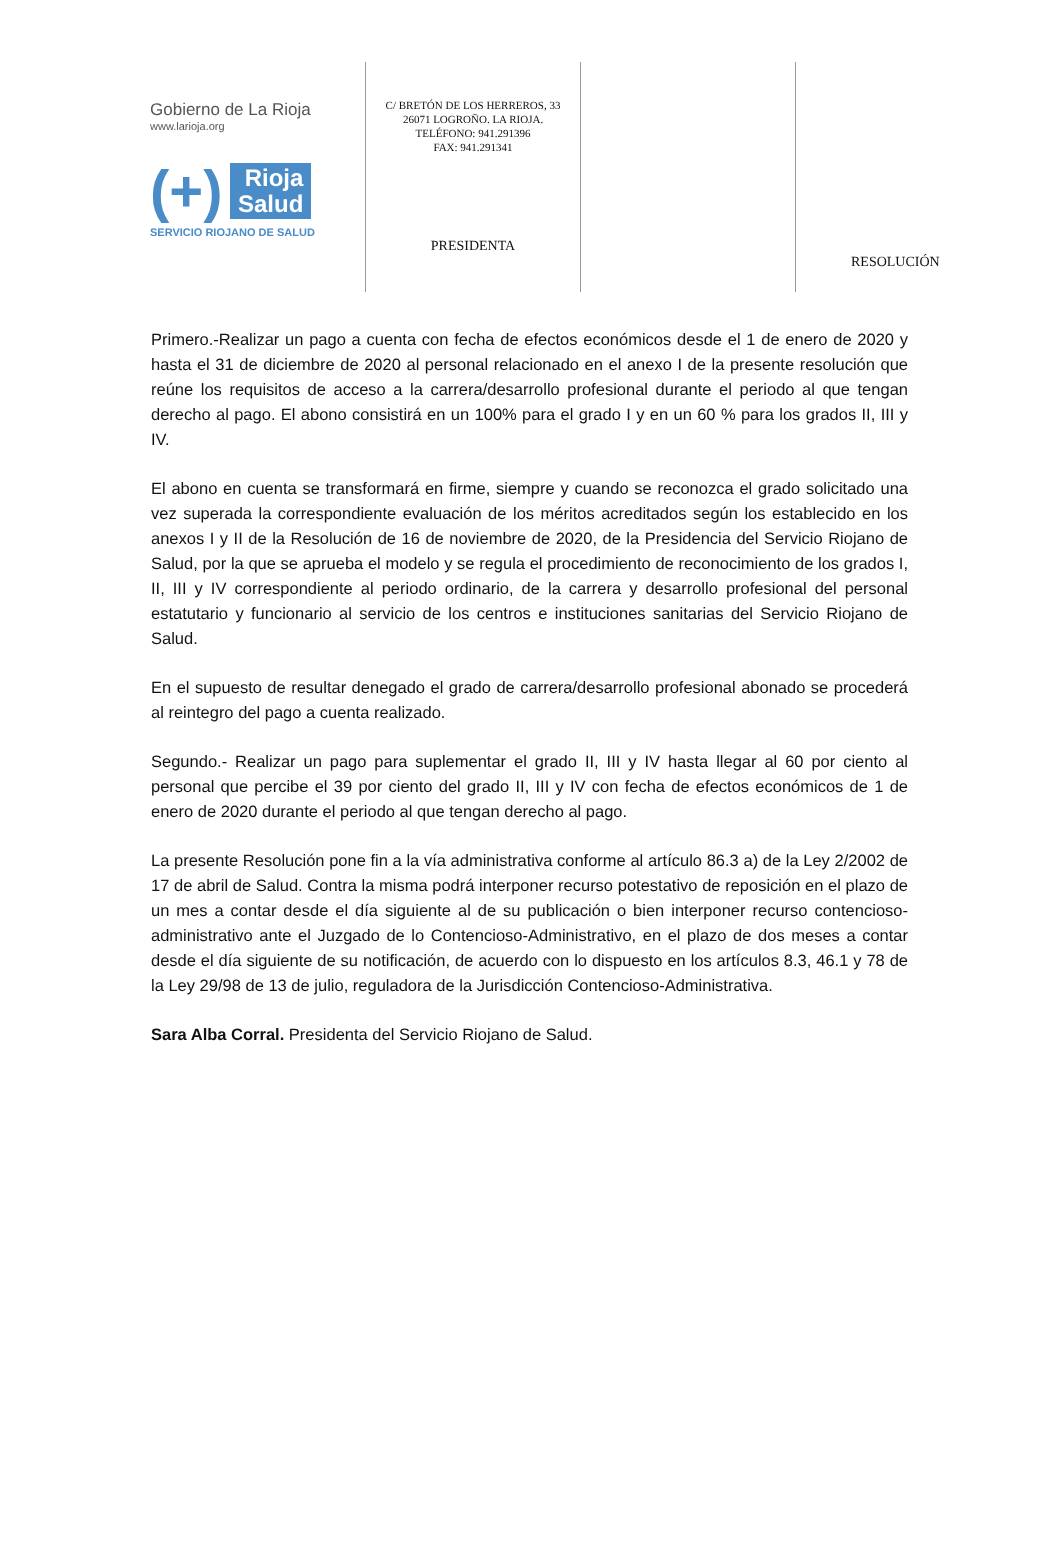Gobierno de La Rioja
www.larioja.org
(+)
Rioja
Salud
SERVICIO RIOJANO DE SALUD
C/ BRETÓN DE LOS HERREROS, 33
26071 LOGROÑO. LA RIOJA.
TELÉFONO: 941.291396
FAX: 941.291341
PRESIDENTA
RESOLUCIÓN
Primero.-Realizar un pago a cuenta con fecha de efectos económicos desde el 1 de enero de 2020 y hasta el 31 de diciembre de 2020 al personal relacionado en el anexo I de la presente resolución que reúne los requisitos de acceso a la carrera/desarrollo profesional durante el periodo al que tengan derecho al pago. El abono consistirá en un 100% para el grado I y en un 60 % para los grados II, III y IV.
El abono en cuenta se transformará en firme, siempre y cuando se reconozca el grado solicitado una vez superada la correspondiente evaluación de los méritos acreditados según los establecido en los anexos I y II de la Resolución de 16 de noviembre de 2020, de la Presidencia del Servicio Riojano de Salud, por la que se aprueba el modelo y se regula el procedimiento de reconocimiento de los grados I, II, III y IV correspondiente al periodo ordinario, de la carrera y desarrollo profesional del personal estatutario y funcionario al servicio de los centros e instituciones sanitarias del Servicio Riojano de Salud.
En el supuesto de resultar denegado el grado de carrera/desarrollo profesional abonado se procederá al reintegro del pago a cuenta realizado.
Segundo.- Realizar un pago para suplementar el grado II, III y IV hasta llegar al 60 por ciento al personal que percibe el 39 por ciento del grado II, III y IV con fecha de efectos económicos de 1 de enero de 2020 durante el periodo al que tengan derecho al pago.
La presente Resolución pone fin a la vía administrativa conforme al artículo 86.3 a) de la Ley 2/2002 de 17 de abril de Salud. Contra la misma podrá interponer recurso potestativo de reposición en el plazo de un mes a contar desde el día siguiente al de su publicación o bien interponer recurso contencioso-administrativo ante el Juzgado de lo Contencioso-Administrativo, en el plazo de dos meses a contar desde el día siguiente de su notificación, de acuerdo con lo dispuesto en los artículos 8.3, 46.1 y 78 de la Ley 29/98 de 13 de julio, reguladora de la Jurisdicción Contencioso-Administrativa.
Sara Alba Corral. Presidenta del Servicio Riojano de Salud.